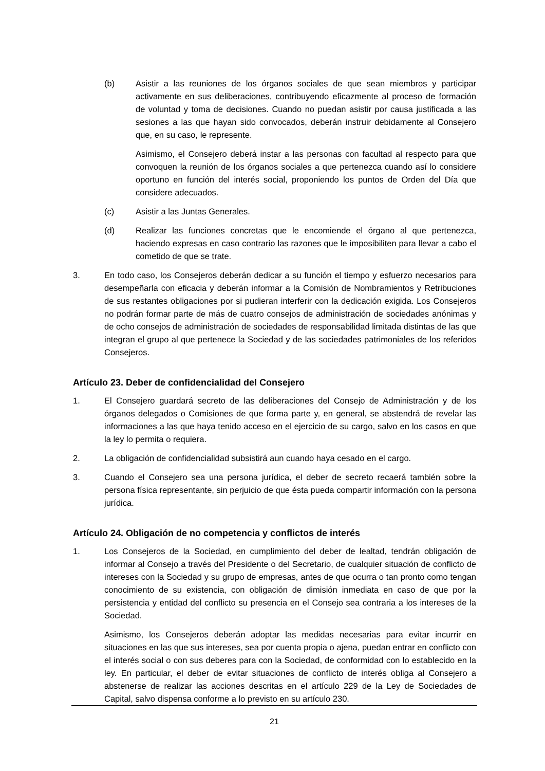(b) Asistir a las reuniones de los órganos sociales de que sean miembros y participar activamente en sus deliberaciones, contribuyendo eficazmente al proceso de formación de voluntad y toma de decisiones. Cuando no puedan asistir por causa justificada a las sesiones a las que hayan sido convocados, deberán instruir debidamente al Consejero que, en su caso, le represente.
Asimismo, el Consejero deberá instar a las personas con facultad al respecto para que convoquen la reunión de los órganos sociales a que pertenezca cuando así lo considere oportuno en función del interés social, proponiendo los puntos de Orden del Día que considere adecuados.
(c) Asistir a las Juntas Generales.
(d) Realizar las funciones concretas que le encomiende el órgano al que pertenezca, haciendo expresas en caso contrario las razones que le imposibiliten para llevar a cabo el cometido de que se trate.
3. En todo caso, los Consejeros deberán dedicar a su función el tiempo y esfuerzo necesarios para desempeñarla con eficacia y deberán informar a la Comisión de Nombramientos y Retribuciones de sus restantes obligaciones por si pudieran interferir con la dedicación exigida. Los Consejeros no podrán formar parte de más de cuatro consejos de administración de sociedades anónimas y de ocho consejos de administración de sociedades de responsabilidad limitada distintas de las que integran el grupo al que pertenece la Sociedad y de las sociedades patrimoniales de los referidos Consejeros.
Artículo 23. Deber de confidencialidad del Consejero
1. El Consejero guardará secreto de las deliberaciones del Consejo de Administración y de los órganos delegados o Comisiones de que forma parte y, en general, se abstendrá de revelar las informaciones a las que haya tenido acceso en el ejercicio de su cargo, salvo en los casos en que la ley lo permita o requiera.
2. La obligación de confidencialidad subsistirá aun cuando haya cesado en el cargo.
3. Cuando el Consejero sea una persona jurídica, el deber de secreto recaerá también sobre la persona física representante, sin perjuicio de que ésta pueda compartir información con la persona jurídica.
Artículo 24. Obligación de no competencia y conflictos de interés
1. Los Consejeros de la Sociedad, en cumplimiento del deber de lealtad, tendrán obligación de informar al Consejo a través del Presidente o del Secretario, de cualquier situación de conflicto de intereses con la Sociedad y su grupo de empresas, antes de que ocurra o tan pronto como tengan conocimiento de su existencia, con obligación de dimisión inmediata en caso de que por la persistencia y entidad del conflicto su presencia en el Consejo sea contraria a los intereses de la Sociedad.
Asimismo, los Consejeros deberán adoptar las medidas necesarias para evitar incurrir en situaciones en las que sus intereses, sea por cuenta propia o ajena, puedan entrar en conflicto con el interés social o con sus deberes para con la Sociedad, de conformidad con lo establecido en la ley. En particular, el deber de evitar situaciones de conflicto de interés obliga al Consejero a abstenerse de realizar las acciones descritas en el artículo 229 de la Ley de Sociedades de Capital, salvo dispensa conforme a lo previsto en su artículo 230.
21